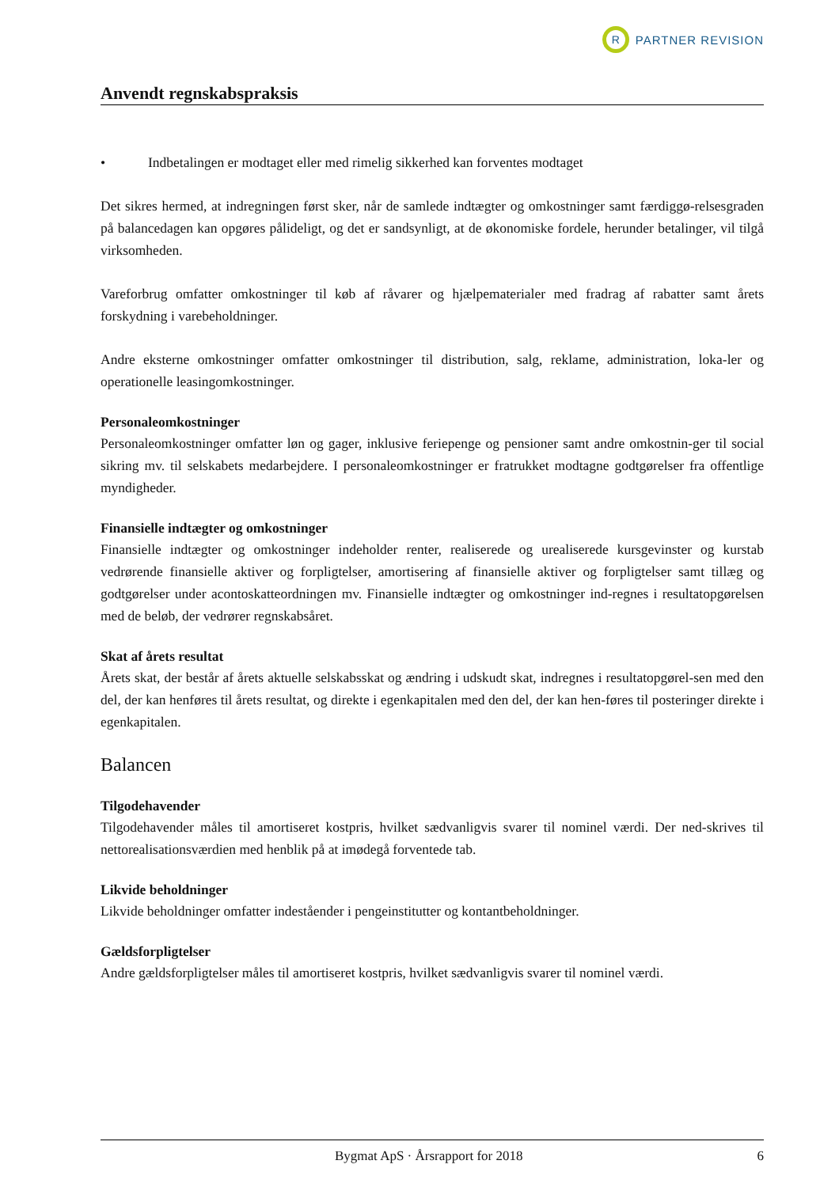R
PARTNER REVISION
Anvendt regnskabspraksis
• Indbetalingen er modtaget eller med rimelig sikkerhed kan forventes modtaget
Det sikres hermed, at indregningen først sker, når de samlede indtægter og omkostninger samt færdiggø-relsesgraden på balancedagen kan opgøres pålideligt, og det er sandsynligt, at de økonomiske fordele, herunder betalinger, vil tilgå virksomheden.
Vareforbrug omfatter omkostninger til køb af råvarer og hjælpematerialer med fradrag af rabatter samt årets forskydning i varebeholdninger.
Andre eksterne omkostninger omfatter omkostninger til distribution, salg, reklame, administration, loka-ler og operationelle leasingomkostninger.
Personaleomkostninger
Personaleomkostninger omfatter løn og gager, inklusive feriepenge og pensioner samt andre omkostnin-ger til social sikring mv. til selskabets medarbejdere. I personaleomkostninger er fratrukket modtagne godtgørelser fra offentlige myndigheder.
Finansielle indtægter og omkostninger
Finansielle indtægter og omkostninger indeholder renter, realiserede og urealiserede kursgevinster og kurstab vedrørende finansielle aktiver og forpligtelser, amortisering af finansielle aktiver og forpligtelser samt tillæg og godtgørelser under acontoskatteordningen mv. Finansielle indtægter og omkostninger ind-regnes i resultatopgørelsen med de beløb, der vedrører regnskabsåret.
Skat af årets resultat
Årets skat, der består af årets aktuelle selskabsskat og ændring i udskudt skat, indregnes i resultatopgørel-sen med den del, der kan henføres til årets resultat, og direkte i egenkapitalen med den del, der kan hen-føres til posteringer direkte i egenkapitalen.
Balancen
Tilgodehavender
Tilgodehavender måles til amortiseret kostpris, hvilket sædvanligvis svarer til nominel værdi. Der ned-skrives til nettorealisationsværdien med henblik på at imødegå forventede tab.
Likvide beholdninger
Likvide beholdninger omfatter indeståender i pengeinstitutter og kontantbeholdninger.
Gældsforpligtelser
Andre gældsforpligtelser måles til amortiseret kostpris, hvilket sædvanligvis svarer til nominel værdi.
Bygmat ApS · Årsrapport for 2018 6